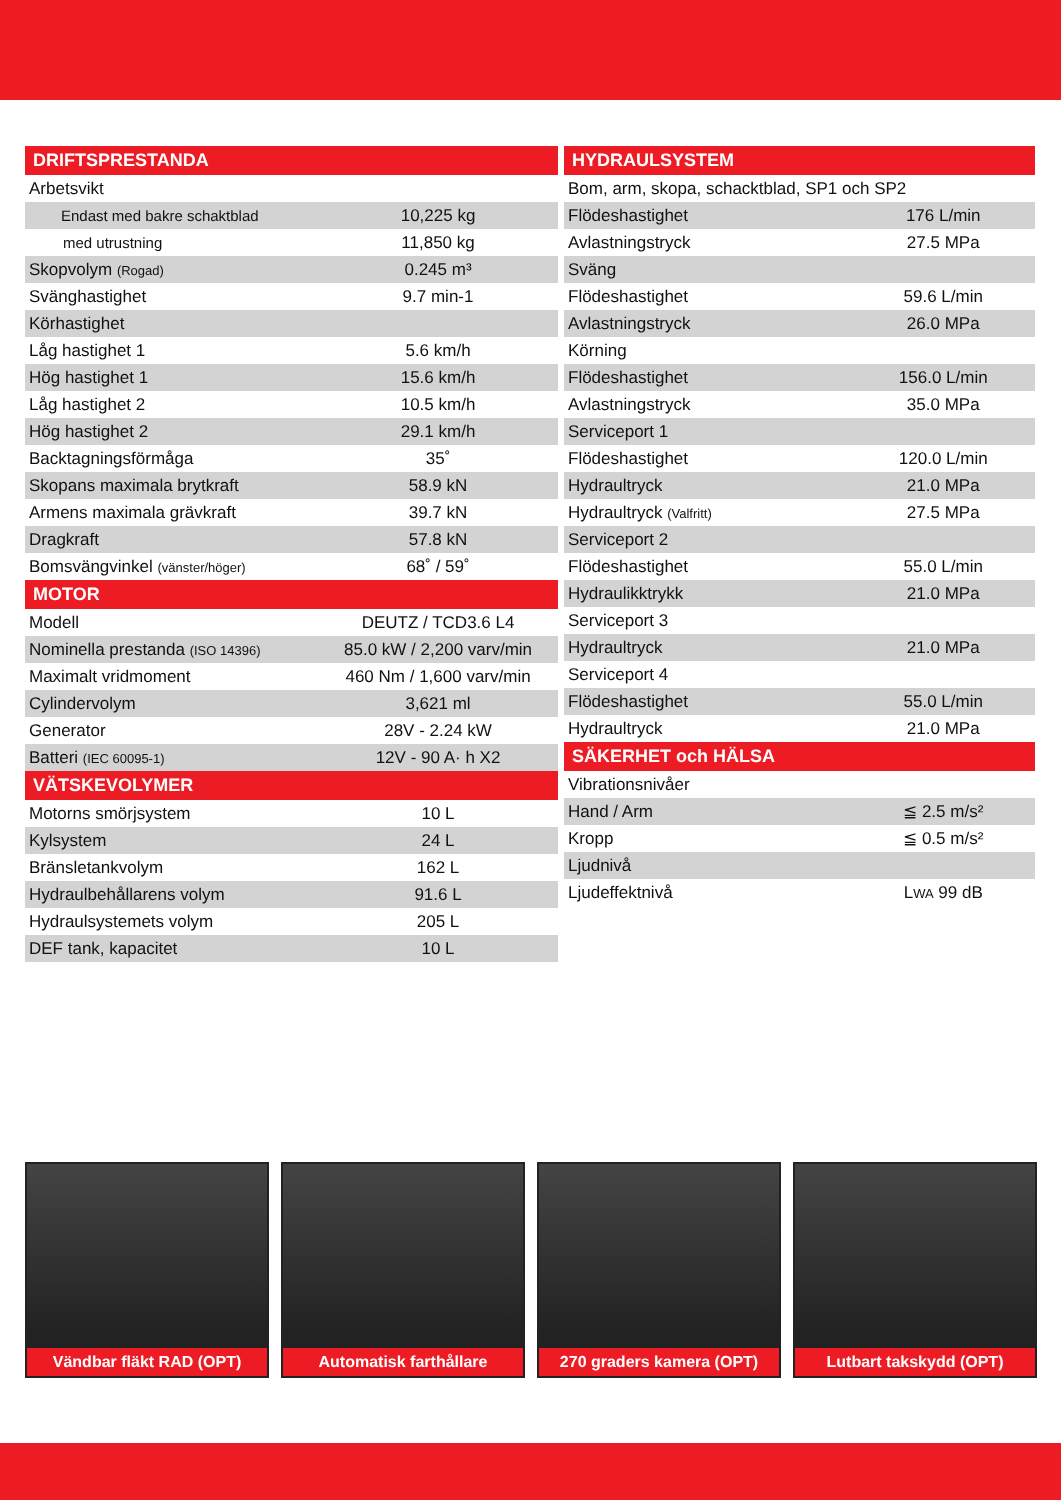| DRIFTSPRESTANDA | |
| --- | --- |
| Arbetsvikt | |
| Endast med bakre schaktblad | 10,225 kg |
| med utrustning | 11,850 kg |
| Skopvolym (Rogad) | 0.245 m³ |
| Svänghastighet | 9.7 min-1 |
| Körhastighet | |
| Låg hastighet 1 | 5.6 km/h |
| Hög hastighet 1 | 15.6 km/h |
| Låg hastighet 2 | 10.5 km/h |
| Hög hastighet 2 | 29.1 km/h |
| Backtagningsförmåga | 35˚ |
| Skopans maximala brytkraft | 58.9 kN |
| Armens maximala grävkraft | 39.7 kN |
| Dragkraft | 57.8 kN |
| Bomsvängvinkel (vänster/höger) | 68˚ / 59˚ |
| MOTOR | |
| Modell | DEUTZ / TCD3.6 L4 |
| Nominella prestanda (ISO 14396) | 85.0 kW / 2,200 varv/min |
| Maximalt vridmoment | 460 Nm / 1,600 varv/min |
| Cylindervolym | 3,621 ml |
| Generator | 28V - 2.24 kW |
| Batteri (IEC 60095-1) | 12V - 90 A· h X2 |
| VÄTSKEVOLYMER | |
| Motorns smörjsystem | 10 L |
| Kylsystem | 24 L |
| Bränsletankvolym | 162 L |
| Hydraulbehållarens volym | 91.6 L |
| Hydraulsystemets volym | 205 L |
| DEF tank, kapacitet | 10 L |
| HYDRAULSYSTEM | |
| --- | --- |
| Bom, arm, skopa, schacktblad, SP1 och SP2 | |
| Flödeshastighet | 176 L/min |
| Avlastningstryck | 27.5 MPa |
| Sväng | |
| Flödeshastighet | 59.6 L/min |
| Avlastningstryck | 26.0 MPa |
| Körning | |
| Flödeshastighet | 156.0 L/min |
| Avlastningstryck | 35.0 MPa |
| Serviceport 1 | |
| Flödeshastighet | 120.0 L/min |
| Hydraultryck | 21.0 MPa |
| Hydraultryck (Valfritt) | 27.5 MPa |
| Serviceport 2 | |
| Flödeshastighet | 55.0 L/min |
| Hydraulikktrykk | 21.0 MPa |
| Serviceport 3 | |
| Hydraultryck | 21.0 MPa |
| Serviceport 4 | |
| Flödeshastighet | 55.0 L/min |
| Hydraultryck | 21.0 MPa |
| SÄKERHET och HÄLSA | |
| Vibrationsnivåer | |
| Hand / Arm | ≦ 2.5 m/s² |
| Kropp | ≦ 0.5 m/s² |
| Ljudnivå | |
| Ljudeffektnivå | L WA 99 dB |
Vändbar fläkt RAD (OPT) Automatisk farthållare 270 graders kamera (OPT) Lutbart takskydd (OPT)